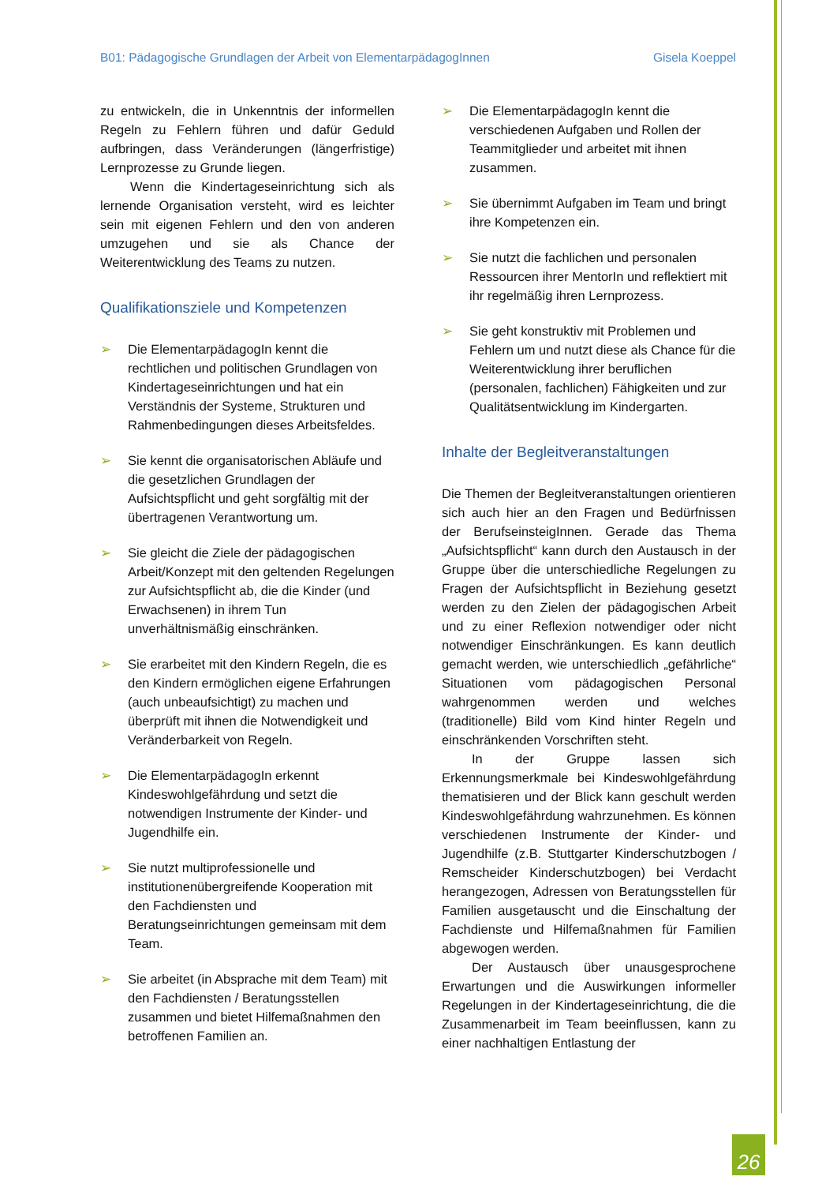B01: Pädagogische Grundlagen der Arbeit von ElementarpädagogInnen Gisela Koeppel
zu entwickeln, die in Unkenntnis der informellen Regeln zu Fehlern führen und dafür Geduld aufbringen, dass Veränderungen (längerfristige) Lernprozesse zu Grunde liegen.
Wenn die Kindertageseinrichtung sich als lernende Organisation versteht, wird es leichter sein mit eigenen Fehlern und den von anderen umzugehen und sie als Chance der Weiterentwicklung des Teams zu nutzen.
Qualifikationsziele und Kompetenzen
➢ Die ElementarpädagogIn kennt die rechtlichen und politischen Grundlagen von Kindertageseinrichtungen und hat ein Verständnis der Systeme, Strukturen und Rahmenbedingungen dieses Arbeitsfeldes.
➢ Sie kennt die organisatorischen Abläufe und die gesetzlichen Grundlagen der Aufsichtspflicht und geht sorgfältig mit der übertragenen Verantwortung um.
➢ Sie gleicht die Ziele der pädagogischen Arbeit/Konzept mit den geltenden Regelungen zur Aufsichtspflicht ab, die die Kinder (und Erwachsenen) in ihrem Tun unverhältnismäßig einschränken.
➢ Sie erarbeitet mit den Kindern Regeln, die es den Kindern ermöglichen eigene Erfahrungen (auch unbeaufsichtigt) zu machen und überprüft mit ihnen die Notwendigkeit und Veränderbarkeit von Regeln.
➢ Die ElementarpädagogIn erkennt Kindeswohlgefährdung und setzt die notwendigen Instrumente der Kinder- und Jugendhilfe ein.
➢ Sie nutzt multiprofessionelle und institutionenübergreifende Kooperation mit den Fachdiensten und Beratungseinrichtungen gemeinsam mit dem Team.
➢ Sie arbeitet (in Absprache mit dem Team) mit den Fachdiensten / Beratungsstellen zusammen und bietet Hilfemaßnahmen den betroffenen Familien an.
➢ Die ElementarpädagogIn kennt die verschiedenen Aufgaben und Rollen der Teammitglieder und arbeitet mit ihnen zusammen.
➢ Sie übernimmt Aufgaben im Team und bringt ihre Kompetenzen ein.
➢ Sie nutzt die fachlichen und personalen Ressourcen ihrer MentorIn und reflektiert mit ihr regelmäßig ihren Lernprozess.
➢ Sie geht konstruktiv mit Problemen und Fehlern um und nutzt diese als Chance für die Weiterentwicklung ihrer beruflichen (personalen, fachlichen) Fähigkeiten und zur Qualitätsentwicklung im Kindergarten.
Inhalte der Begleitveranstaltungen
Die Themen der Begleitveranstaltungen orientieren sich auch hier an den Fragen und Bedürfnissen der BerufseinsteigInnen. Gerade das Thema „Aufsichtspflicht“ kann durch den Austausch in der Gruppe über die unterschiedliche Regelungen zu Fragen der Aufsichtspflicht in Beziehung gesetzt werden zu den Zielen der pädagogischen Arbeit und zu einer Reflexion notwendiger oder nicht notwendiger Einschränkungen. Es kann deutlich gemacht werden, wie unterschiedlich „gefährliche“ Situationen vom pädagogischen Personal wahrgenommen werden und welches (traditionelle) Bild vom Kind hinter Regeln und einschränkenden Vorschriften steht.
In der Gruppe lassen sich Erkennungsmerkmale bei Kindeswohlgefährdung thematisieren und der Blick kann geschult werden Kindeswohlgefährdung wahrzunehmen. Es können verschiedenen Instrumente der Kinder- und Jugendhilfe (z.B. Stuttgarter Kinderschutzbogen / Remscheider Kinderschutzbogen) bei Verdacht herangezogen, Adressen von Beratungsstellen für Familien ausgetauscht und die Einschaltung der Fachdienste und Hilfemaßnahmen für Familien abgewogen werden.
Der Austausch über unausgesprochene Erwartungen und die Auswirkungen informeller Regelungen in der Kindertageseinrichtung, die die Zusammenarbeit im Team beeinflussen, kann zu einer nachhaltigen Entlastung der
26